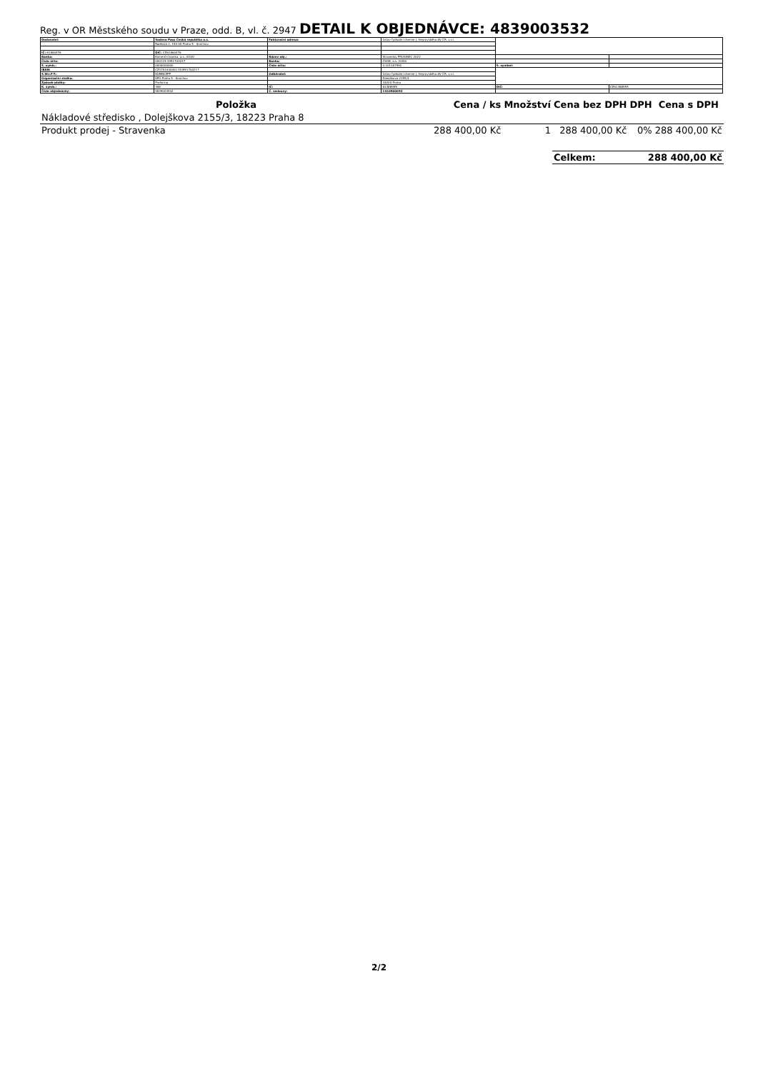Reg. v OR Městského soudu v Praze, odd. B, vl. č. 2947 DETAIL K OBJEDNÁVCE: 4839003532
| Dodavatel: | Sodexo Pass Česká republika a.s. | Fakturační adresa: | Ústav fyzikální chemie J. Heyrovského AV ČR, v.v.i. | | |
| | Radlická 2, 150 00 Praha 5 - Smíchov | | | | |
| IČ: 61860476 | DIČ: CZ61860476 | | | | |
| Banka: | Komerční banka, a.s. /0100 | Název obj.: | Stravenky PROSINEC 2022 | | |
| Číslo účtu: | 000115-3951700217 | Banka: | ČSOB, a.s. /0300 | | |
| S. symb.: | 0000000000 | Číslo účtu: | 0-101307992 | S. symbol: | |
| IBAN: | CZ1701000001153951700217 | | | | |
| S.W.I.F.T.: | KOMBCZPP | Odběratel: | Ústav fyzikální chemie J. Heyrovského AV ČR, v.v.i. | | |
| Organizační složka: | SPO Praha 5 - Smíchov | | Dolejškova 2155/3 | | |
| Způsob platby: | Proforma | | 18200 Praha | | |
| K. symb.: | 308 | IČ: | 61388955 | DIČ: | CZ61388955 |
| Číslo objednávky: | 4839003532 | Č. smlouvy: | C410900052 | | |
| Položka | Cena / ks | Množství | Cena bez DPH | DPH | Cena s DPH |
| --- | --- | --- | --- | --- | --- |
| Nákladové středisko , Dolejškova 2155/3, 18223 Praha 8 | | | | | |
| Produkt prodej - Stravenka | 288 400,00 Kč | 1 | 288 400,00 Kč | 0% | 288 400,00 Kč |
| | | | Celkem: | 288 400,00 Kč | |
2/2